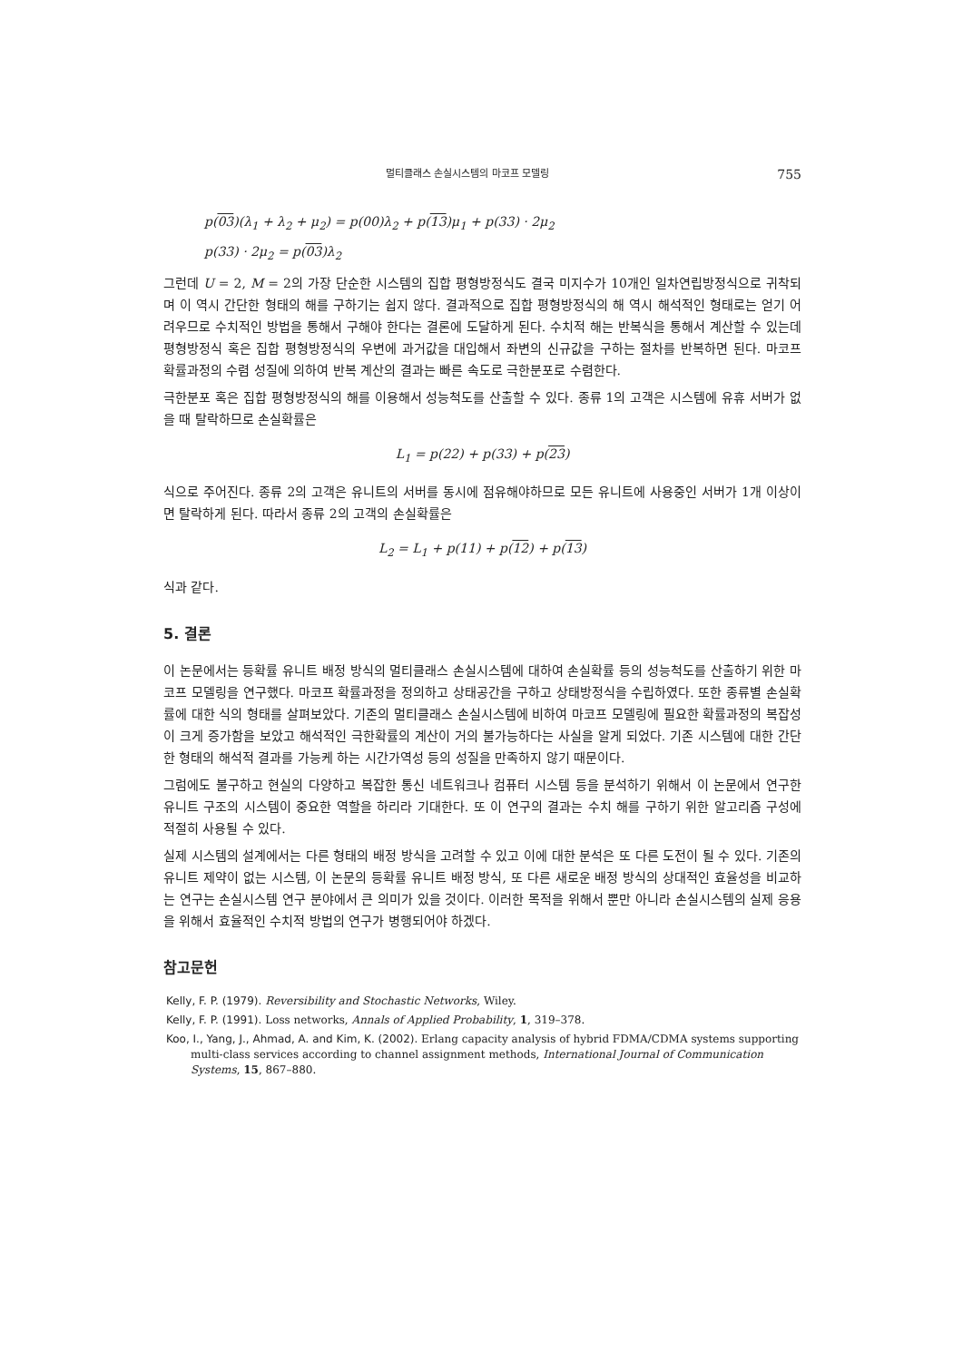멀티클래스 손실시스템의 마코프 모델링 755
p(03)(λ<sub>1</sub> + λ<sub>2</sub> + μ<sub>2</sub>) = p(00)λ<sub>2</sub> + p(13)μ<sub>1</sub> + p(33) · 2μ<sub>2</sub>
p(33) · 2μ<sub>2</sub> = p(03)λ<sub>2</sub>
그런데 U = 2, M = 2의 가장 단순한 시스템의 집합 평형방정식도 결국 미지수가 10개인 일차연립방정식으로 귀착되며 이 역시 간단한 형태의 해를 구하기는 쉽지 않다. 결과적으로 집합 평형방정식의 해 역시 해석적인 형태로는 얻기 어려우므로 수치적인 방법을 통해서 구해야 한다는 결론에 도달하게 된다. 수치적 해는 반복식을 통해서 계산할 수 있는데 평형방정식 혹은 집합 평형방정식의 우변에 과거값을 대입해서 좌변의 신규값을 구하는 절차를 반복하면 된다. 마코프 확률과정의 수렴 성질에 의하여 반복 계산의 결과는 빠른 속도로 극한분포로 수렴한다.
극한분포 혹은 집합 평형방정식의 해를 이용해서 성능척도를 산출할 수 있다. 종류 1의 고객은 시스템에 유휴 서버가 없을 때 탈락하므로 손실확률은
L<sub>1</sub> = p(22) + p(33) + p(23)
식으로 주어진다. 종류 2의 고객은 유니트의 서버를 동시에 점유해야하므로 모든 유니트에 사용중인 서버가 1개 이상이면 탈락하게 된다. 따라서 종류 2의 고객의 손실확률은
L<sub>2</sub> = L<sub>1</sub> + p(11) + p(12) + p(13)
식과 같다.
5. 결론
이 논문에서는 등확률 유니트 배정 방식의 멀티클래스 손실시스템에 대하여 손실확률 등의 성능척도를 산출하기 위한 마코프 모델링을 연구했다. 마코프 확률과정을 정의하고 상태공간을 구하고 상태방정식을 수립하였다. 또한 종류별 손실확률에 대한 식의 형태를 살펴보았다. 기존의 멀티클래스 손실시스템에 비하여 마코프 모델링에 필요한 확률과정의 복잡성이 크게 증가함을 보았고 해석적인 극한확률의 계산이 거의 불가능하다는 사실을 알게 되었다. 기존 시스템에 대한 간단한 형태의 해석적 결과를 가능케 하는 시간가역성 등의 성질을 만족하지 않기 때문이다.
그럼에도 불구하고 현실의 다양하고 복잡한 통신 네트워크나 컴퓨터 시스템 등을 분석하기 위해서 이 논문에서 연구한 유니트 구조의 시스템이 중요한 역할을 하리라 기대한다. 또 이 연구의 결과는 수치 해를 구하기 위한 알고리즘 구성에 적절히 사용될 수 있다.
실제 시스템의 설계에서는 다른 형태의 배정 방식을 고려할 수 있고 이에 대한 분석은 또 다른 도전이 될 수 있다. 기존의 유니트 제약이 없는 시스템, 이 논문의 등확률 유니트 배정 방식, 또 다른 새로운 배정 방식의 상대적인 효율성을 비교하는 연구는 손실시스템 연구 분야에서 큰 의미가 있을 것이다. 이러한 목적을 위해서 뿐만 아니라 손실시스템의 실제 응용을 위해서 효율적인 수치적 방법의 연구가 병행되어야 하겠다.
참고문헌
Kelly, F. P. (1979). Reversibility and Stochastic Networks, Wiley.
Kelly, F. P. (1991). Loss networks, Annals of Applied Probability, 1, 319–378.
Koo, I., Yang, J., Ahmad, A. and Kim, K. (2002). Erlang capacity analysis of hybrid FDMA/CDMA systems supporting multi-class services according to channel assignment methods, International Journal of Communication Systems, 15, 867–880.